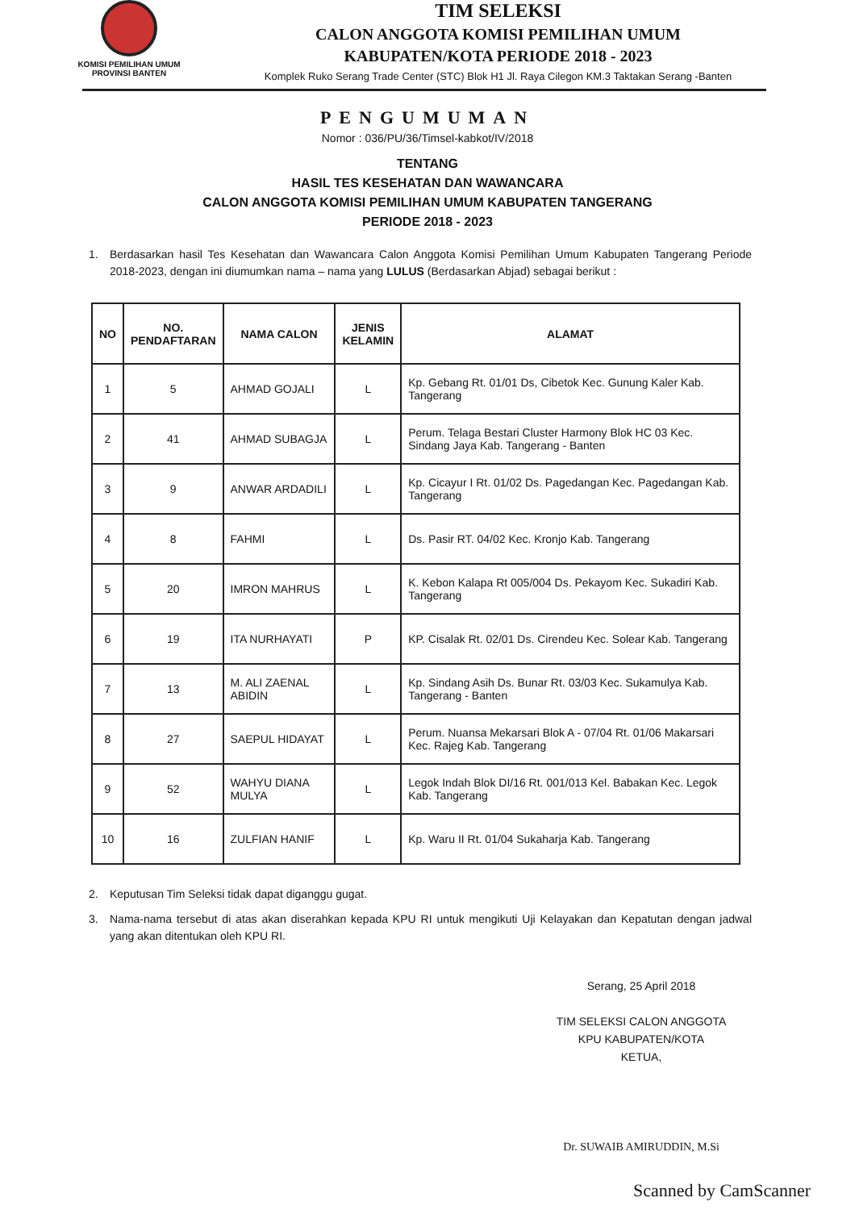KOMISI PEMILIHAN UMUM
PROVINSI BANTEN
TIM SELEKSI
CALON ANGGOTA KOMISI PEMILIHAN UMUM
KABUPATEN/KOTA PERIODE 2018 - 2023
Komplek Ruko Serang Trade Center (STC) Blok H1 Jl. Raya Cilegon KM.3 Taktakan Serang -Banten
PENGUMUMAN
Nomor : 036/PU/36/Timsel-kabkot/IV/2018
TENTANG
HASIL TES KESEHATAN DAN WAWANCARA
CALON ANGGOTA KOMISI PEMILIHAN UMUM KABUPATEN TANGERANG
PERIODE 2018 - 2023
1. Berdasarkan hasil Tes Kesehatan dan Wawancara Calon Anggota Komisi Pemilihan Umum Kabupaten Tangerang Periode 2018-2023, dengan ini diumumkan nama – nama yang LULUS (Berdasarkan Abjad) sebagai berikut :
| NO | NO. PENDAFTARAN | NAMA CALON | JENIS KELAMIN | ALAMAT |
| --- | --- | --- | --- | --- |
| 1 | 5 | AHMAD GOJALI | L | Kp. Gebang Rt. 01/01 Ds, Cibetok Kec. Gunung Kaler Kab. Tangerang |
| 2 | 41 | AHMAD SUBAGJA | L | Perum. Telaga Bestari Cluster Harmony Blok HC 03 Kec. Sindang Jaya Kab. Tangerang - Banten |
| 3 | 9 | ANWAR ARDADILI | L | Kp. Cicayur I Rt. 01/02 Ds. Pagedangan Kec. Pagedangan Kab. Tangerang |
| 4 | 8 | FAHMI | L | Ds. Pasir RT. 04/02 Kec. Kronjo Kab. Tangerang |
| 5 | 20 | IMRON MAHRUS | L | K. Kebon Kalapa Rt 005/004 Ds. Pekayom Kec. Sukadiri Kab. Tangerang |
| 6 | 19 | ITA NURHAYATI | P | KP. Cisalak Rt. 02/01 Ds. Cirendeu Kec. Solear Kab. Tangerang |
| 7 | 13 | M. ALI ZAENAL ABIDIN | L | Kp. Sindang Asih Ds. Bunar Rt. 03/03 Kec. Sukamulya Kab. Tangerang - Banten |
| 8 | 27 | SAEPUL HIDAYAT | L | Perum. Nuansa Mekarsari Blok A - 07/04 Rt. 01/06 Makarsari Kec. Rajeg Kab. Tangerang |
| 9 | 52 | WAHYU DIANA MULYA | L | Legok Indah Blok DI/16 Rt. 001/013 Kel. Babakan Kec. Legok Kab. Tangerang |
| 10 | 16 | ZULFIAN HANIF | L | Kp. Waru II Rt. 01/04 Sukaharja Kab. Tangerang |
2. Keputusan Tim Seleksi tidak dapat diganggu gugat.
3. Nama-nama tersebut di atas akan diserahkan kepada KPU RI untuk mengikuti Uji Kelayakan dan Kepatutan dengan jadwal yang akan ditentukan oleh KPU RI.
Serang, 25 April 2018
TIM SELEKSI CALON ANGGOTA
KPU KABUPATEN/KOTA
KETUA,
Dr. SUWAIB AMIRUDDIN, M.Si
Scanned by CamScanner